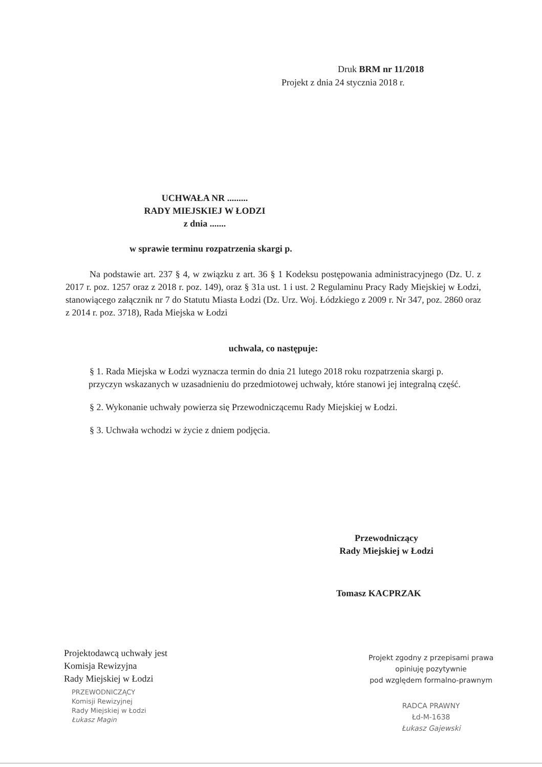Druk BRM nr 11/2018
Projekt z dnia 24 stycznia 2018 r.
UCHWAŁA NR .........
RADY MIEJSKIEJ W ŁODZI
z dnia .......
w sprawie terminu rozpatrzenia skargi p.
Na podstawie art. 237 § 4, w związku z art. 36 § 1 Kodeksu postępowania administracyjnego (Dz. U. z 2017 r. poz. 1257 oraz z 2018 r. poz. 149), oraz § 31a ust. 1 i ust. 2 Regulaminu Pracy Rady Miejskiej w Łodzi, stanowiącego załącznik nr 7 do Statutu Miasta Łodzi (Dz. Urz. Woj. Łódzkiego z 2009 r. Nr 347, poz. 2860 oraz z 2014 r. poz. 3718), Rada Miejska w Łodzi
uchwala, co następuje:
§ 1. Rada Miejska w Łodzi wyznacza termin do dnia 21 lutego 2018 roku rozpatrzenia skargi p. przyczyn wskazanych w uzasadnieniu do przedmiotowej uchwały, które stanowi jej integralną część.
§ 2. Wykonanie uchwały powierza się Przewodniczącemu Rady Miejskiej w Łodzi.
§ 3. Uchwała wchodzi w życie z dniem podjęcia.
Przewodniczący
Rady Miejskiej w Łodzi
Tomasz KACPRZAK
Projektodawcą uchwały jest
Komisja Rewizyjna
Rady Miejskiej w Łodzi
PRZEWODNICZĄCY
Komisji Rewizyjnej
Rady Miejskiej w Łodzi
Łukasz Magin
Projekt zgodny z przepisami prawa
opiniuję pozytywnie
pod względem formalno-prawnym
RADCA PRAWNY
Łd-M-1638
Łukasz Gajewski